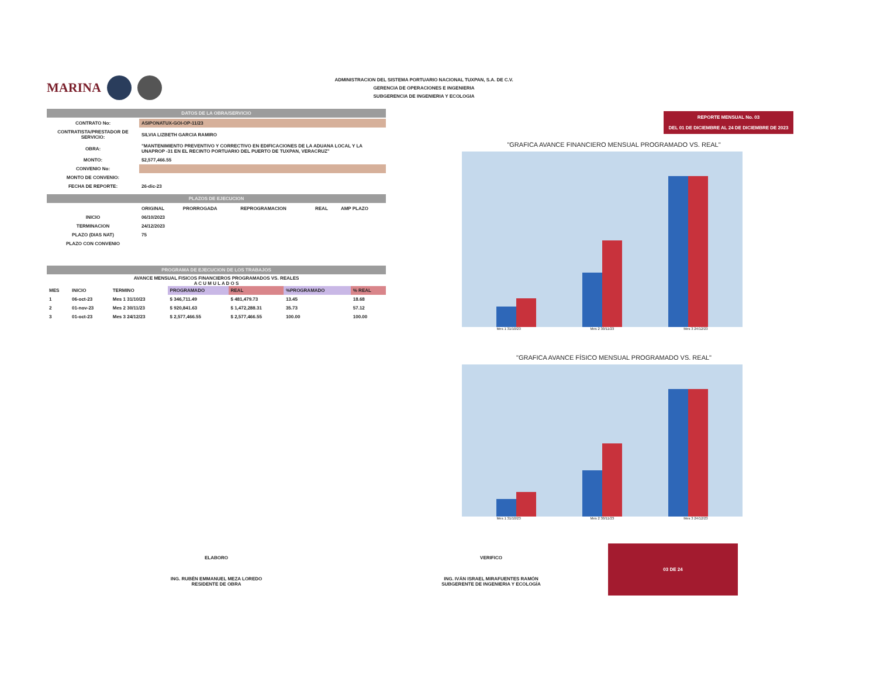ADMINISTRACION DEL SISTEMA PORTUARIO NACIONAL TUXPAN, S.A. DE C.V.
GERENCIA DE OPERACIONES E INGENIERIA
SUBGERENCIA DE INGENIERIA Y ECOLOGIA
MARINA
DATOS DE LA OBRA/SERVICIO
| CONTRATO No: | ASIPONATUX-GOI-OP-11/23 |
| CONTRATISTA/PRESTADOR DE SERVICIO: | SILVIA LIZBETH GARCIA RAMIRO |
| OBRA: | "MANTENIMIENTO PREVENTIVO Y CORRECTIVO EN EDIFICACIONES DE LA ADUANA LOCAL Y LA UNAPROP -31 EN EL RECINTO PORTUARIO DEL PUERTO DE TUXPAN, VERACRUZ" |
| MONTO: | $2,577,466.55 |
| CONVENIO No: | |
| MONTO DE CONVENIO: | |
| FECHA DE REPORTE: | 26-dic-23 |
PLAZOS DE EJECUCION
| | ORIGINAL | PRORROGADA | REPROGRAMACION | REAL | AMP PLAZO |
| --- | --- | --- | --- | --- | --- |
| INICIO | 06/10/2023 | | | | |
| TERMINACION | 24/12/2023 | | | | |
| PLAZO (DIAS NAT) | 75 | | | | |
| PLAZO CON CONVENIO | | | | | |
PROGRAMA DE EJECUCION DE LOS TRABAJOS
AVANCE MENSUAL FISICOS FINANCIEROS PROGRAMADOS VS. REALES
A C U M U L A D O S
| MES | INICIO | TERMINO | PROGRAMADO | REAL | %PROGRAMADO | % REAL |
| --- | --- | --- | --- | --- | --- | --- |
| 1 | 06-oct-23 | Mes 1 31/10/23 | $ 346,711.49 | $ 481,479.73 | 13.45 | 18.68 |
| 2 | 01-nov-23 | Mes 2 30/11/23 | $ 920,841.63 | $ 1,472,288.31 | 35.73 | 57.12 |
| 3 | 01-oct-23 | Mes 3 24/12/23 | $ 2,577,466.55 | $ 2,577,466.55 | 100.00 | 100.00 |
REPORTE MENSUAL No. 03
DEL 01 DE DICIEMBRE AL 24 DE DICIEMBRE DE 2023
"GRAFICA AVANCE FINANCIERO MENSUAL PROGRAMADO VS. REAL"
Mes 1 31/10/23 Mes 2 30/11/23 Mes 3 24/12/23
"GRAFICA AVANCE FÍSICO MENSUAL PROGRAMADO VS. REAL"
Mes 1 31/10/23 Mes 2 30/11/23 Mes 3 24/12/23
ELABORO
ING. RUBÉN EMMANUEL MEZA LOREDO
RESIDENTE DE OBRA
VERIFICO
ING. IVÁN ISRAEL MIRAFUENTES RAMÓN
SUBGERENTE DE INGENIERIA Y ECOLOGÍA
03 DE 24